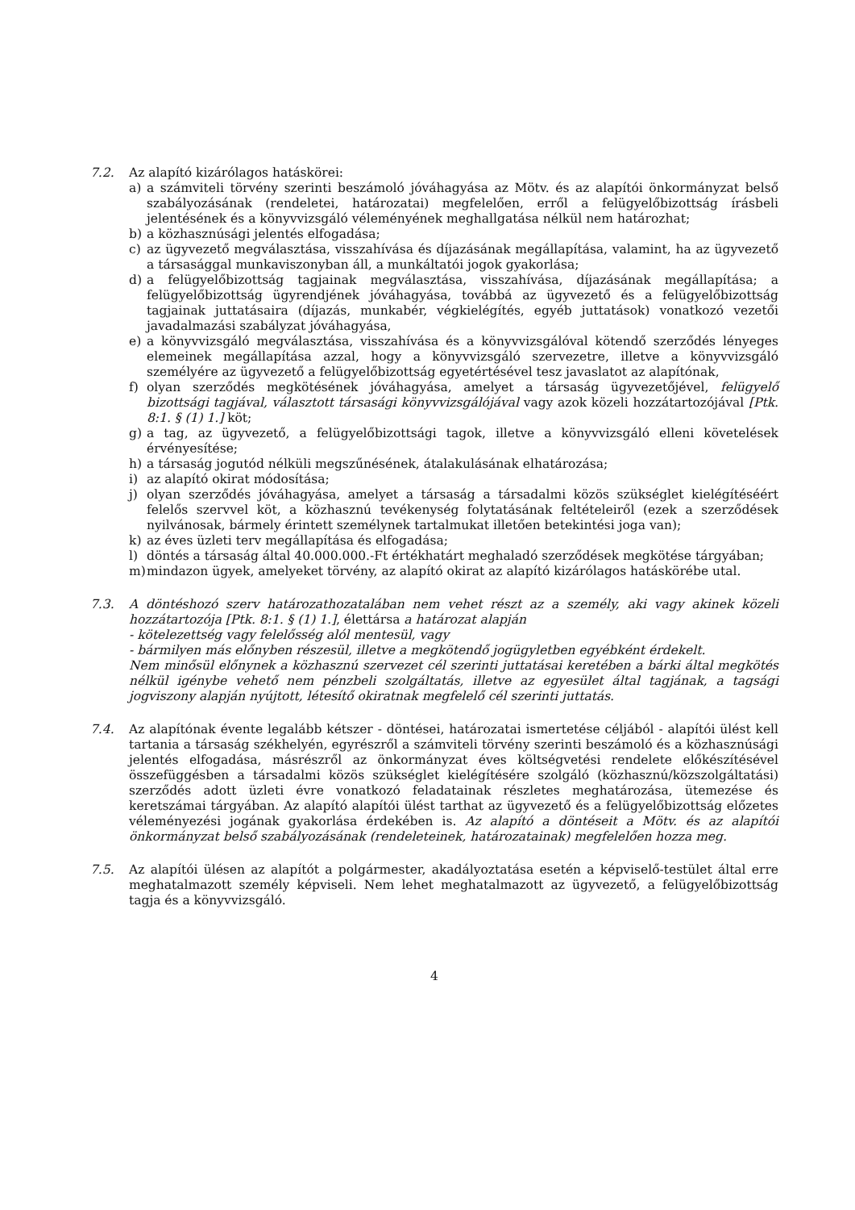7.2. Az alapító kizárólagos hatáskörei:
a) a számviteli törvény szerinti beszámoló jóváhagyása az Mötv. és az alapítói önkormányzat belső szabályozásának (rendeletei, határozatai) megfelelően, erről a felügyelőbizottság írásbeli jelentésének és a könyvvizsgáló véleményének meghallgatása nélkül nem határozhat;
b) a közhasznúsági jelentés elfogadása;
c) az ügyvezető megválasztása, visszahívása és díjazásának megállapítása, valamint, ha az ügyvezető a társasággal munkaviszonyban áll, a munkáltatói jogok gyakorlása;
d) a felügyelőbizottság tagjainak megválasztása, visszahívása, díjazásának megállapítása; a felügyelőbizottság ügyrendjének jóváhagyása, továbbá az ügyvezető és a felügyelőbizottság tagjainak juttatásaira (díjazás, munkabér, végkielégítés, egyéb juttatások) vonatkozó vezetői javadalmazási szabályzat jóváhagyása,
e) a könyvvizsgáló megválasztása, visszahívása és a könyvvizsgálóval kötendő szerződés lényeges elemeinek megállapítása azzal, hogy a könyvvizsgáló szervezetre, illetve a könyvvizsgáló személyére az ügyvezető a felügyelőbizottság egyetértésével tesz javaslatot az alapítónak,
f) olyan szerződés megkötésének jóváhagyása, amelyet a társaság ügyvezetőjével, felügyelő bizottsági tagjával, választott társasági könyvvizsgálójával vagy azok közeli hozzátartozójával [Ptk. 8:1. § (1) 1.] köt;
g) a tag, az ügyvezető, a felügyelőbizottsági tagok, illetve a könyvvizsgáló elleni követelések érvényesítése;
h) a társaság jogutód nélküli megszűnésének, átalakulásának elhatározása;
i) az alapító okirat módosítása;
j) olyan szerződés jóváhagyása, amelyet a társaság a társadalmi közös szükséglet kielégítéséért felelős szervvel köt, a közhasznú tevékenység folytatásának feltételeiről (ezek a szerződések nyilvánosak, bármely érintett személynek tartalmukat illetően betekintési joga van);
k) az éves üzleti terv megállapítása és elfogadása;
l) döntés a társaság által 40.000.000.-Ft értékhatárt meghaladó szerződések megkötése tárgyában;
m) mindazon ügyek, amelyeket törvény, az alapító okirat az alapító kizárólagos hatáskörébe utal.
7.3. A döntéshozó szerv határozathozatalában nem vehet részt az a személy, aki vagy akinek közeli hozzátartozója [Ptk. 8:1. § (1) 1.], élettársa a határozat alapján
- kötelezettség vagy felelősség alól mentesül, vagy
- bármilyen más előnyben részesül, illetve a megkötendő jogügyletben egyébként érdekelt.
Nem minősül előnynek a közhasznú szervezet cél szerinti juttatásai keretében a bárki által megkötés nélkül igénybe vehető nem pénzbeli szolgáltatás, illetve az egyesület által tagjának, a tagsági jogviszony alapján nyújtott, létesítő okiratnak megfelelő cél szerinti juttatás.
7.4. Az alapítónak évente legalább kétszer - döntései, határozatai ismertetése céljából - alapítói ülést kell tartania a társaság székhelyén, egyrészről a számviteli törvény szerinti beszámoló és a közhasznúsági jelentés elfogadása, másrészről az önkormányzat éves költségvetési rendelete előkészítésével összefüggésben a társadalmi közös szükséglet kielégítésére szolgáló (közhasznú/közszolgáltatási) szerződés adott üzleti évre vonatkozó feladatainak részletes meghatározása, ütemezése és keretszámai tárgyában. Az alapító alapítói ülést tarthat az ügyvezető és a felügyelőbizottság előzetes véleményezési jogának gyakorlása érdekében is. Az alapító a döntéseit a Mötv. és az alapítói önkormányzat belső szabályozásának (rendeleteinek, határozatainak) megfelelően hozza meg.
7.5. Az alapítói ülésen az alapítót a polgármester, akadályoztatása esetén a képviselő-testület által erre meghatalmazott személy képviseli. Nem lehet meghatalmazott az ügyvezető, a felügyelőbizottság tagja és a könyvvizsgáló.
4